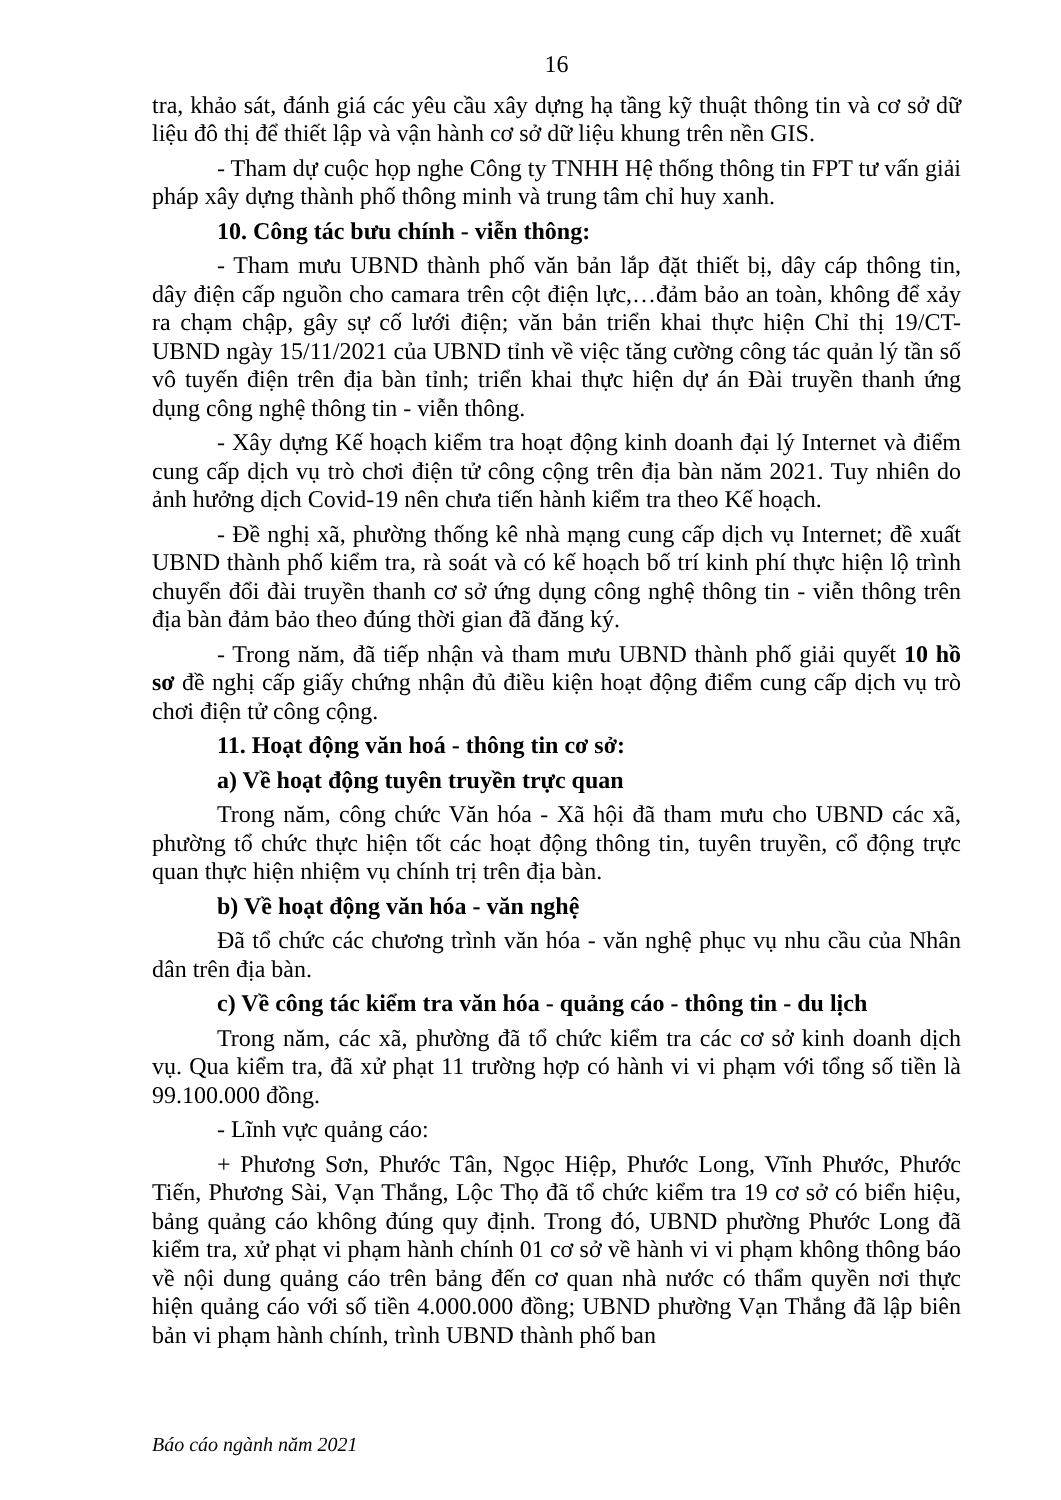16
tra, khảo sát, đánh giá các yêu cầu xây dựng hạ tầng kỹ thuật thông tin và cơ sở dữ liệu đô thị để thiết lập và vận hành cơ sở dữ liệu khung trên nền GIS.
- Tham dự cuộc họp nghe Công ty TNHH Hệ thống thông tin FPT tư vấn giải pháp xây dựng thành phố thông minh và trung tâm chỉ huy xanh.
10. Công tác bưu chính - viễn thông:
- Tham mưu UBND thành phố văn bản lắp đặt thiết bị, dây cáp thông tin, dây điện cấp nguồn cho camara trên cột điện lực,…đảm bảo an toàn, không để xảy ra chạm chập, gây sự cố lưới điện; văn bản triển khai thực hiện Chỉ thị 19/CT-UBND ngày 15/11/2021 của UBND tỉnh về việc tăng cường công tác quản lý tần số vô tuyến điện trên địa bàn tỉnh; triển khai thực hiện dự án Đài truyền thanh ứng dụng công nghệ thông tin - viễn thông.
- Xây dựng Kế hoạch kiểm tra hoạt động kinh doanh đại lý Internet và điểm cung cấp dịch vụ trò chơi điện tử công cộng trên địa bàn năm 2021. Tuy nhiên do ảnh hưởng dịch Covid-19 nên chưa tiến hành kiểm tra theo Kế hoạch.
- Đề nghị xã, phường thống kê nhà mạng cung cấp dịch vụ Internet; đề xuất UBND thành phố kiểm tra, rà soát và có kế hoạch bố trí kinh phí thực hiện lộ trình chuyển đổi đài truyền thanh cơ sở ứng dụng công nghệ thông tin - viễn thông trên địa bàn đảm bảo theo đúng thời gian đã đăng ký.
- Trong năm, đã tiếp nhận và tham mưu UBND thành phố giải quyết 10 hồ sơ đề nghị cấp giấy chứng nhận đủ điều kiện hoạt động điểm cung cấp dịch vụ trò chơi điện tử công cộng.
11. Hoạt động văn hoá - thông tin cơ sở:
a) Về hoạt động tuyên truyền trực quan
Trong năm, công chức Văn hóa - Xã hội đã tham mưu cho UBND các xã, phường tổ chức thực hiện tốt các hoạt động thông tin, tuyên truyền, cổ động trực quan thực hiện nhiệm vụ chính trị trên địa bàn.
b) Về hoạt động văn hóa - văn nghệ
Đã tổ chức các chương trình văn hóa - văn nghệ phục vụ nhu cầu của Nhân dân trên địa bàn.
c) Về công tác kiểm tra văn hóa - quảng cáo - thông tin - du lịch
Trong năm, các xã, phường đã tổ chức kiểm tra các cơ sở kinh doanh dịch vụ. Qua kiểm tra, đã xử phạt 11 trường hợp có hành vi vi phạm với tổng số tiền là 99.100.000 đồng.
- Lĩnh vực quảng cáo:
+ Phương Sơn, Phước Tân, Ngọc Hiệp, Phước Long, Vĩnh Phước, Phước Tiến, Phương Sài, Vạn Thắng, Lộc Thọ đã tổ chức kiểm tra 19 cơ sở có biển hiệu, bảng quảng cáo không đúng quy định. Trong đó, UBND phường Phước Long đã kiểm tra, xử phạt vi phạm hành chính 01 cơ sở về hành vi vi phạm không thông báo về nội dung quảng cáo trên bảng đến cơ quan nhà nước có thẩm quyền nơi thực hiện quảng cáo với số tiền 4.000.000 đồng; UBND phường Vạn Thắng đã lập biên bản vi phạm hành chính, trình UBND thành phố ban
Báo cáo ngành năm 2021